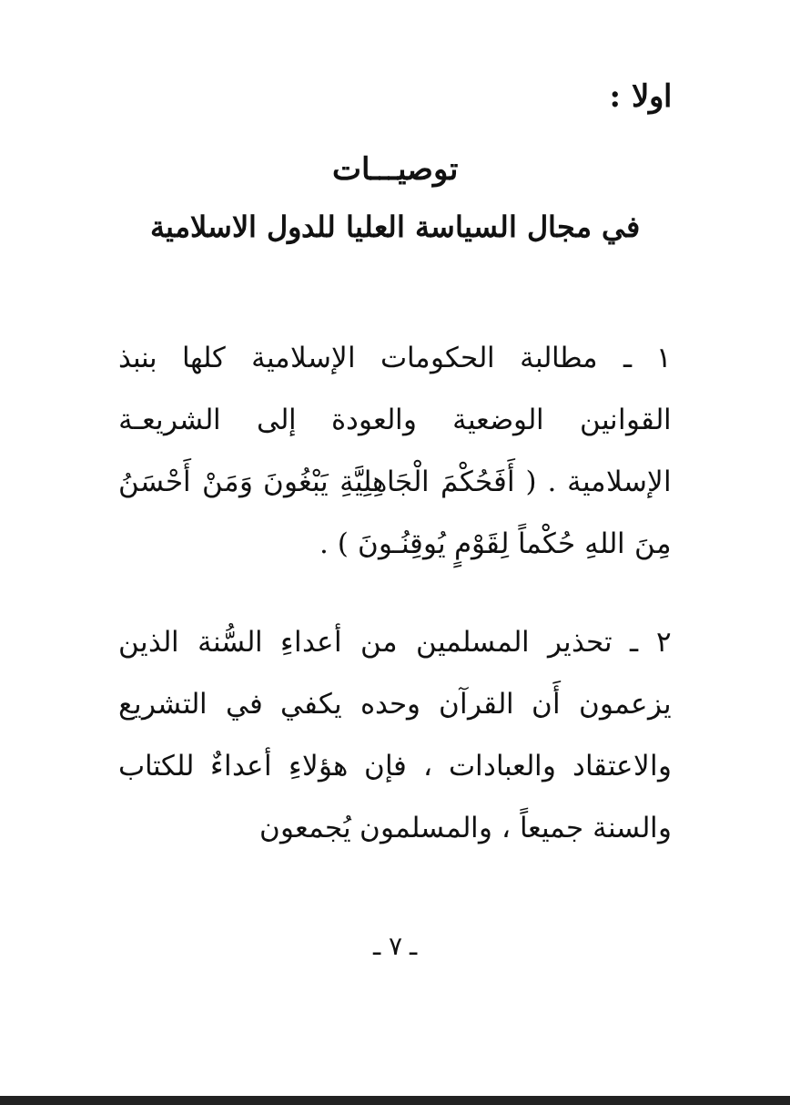اولا :
توصيـــات
في مجال السياسة العليا للدول الاسلامية
١ ـ مطالبة الحكومات الإسلامية كلها بنبذ القوانين الوضعية والعودة إلى الشريعـة الإسلامية . ( أَفَحُكْمَ الْجَاهِلِيَّةِ يَبْغُونَ وَمَنْ أَحْسَنُ مِنَ اللهِ حُكْماً لِقَوْمٍ يُوقِنُـونَ ) .
٢ ـ تحذير المسلمين من أعداءِ السُّنة الذين يزعمون أَن القرآن وحده يكفي في التشريع والاعتقاد والعبادات ، فإن هؤلاءِ أعداءٌ للكتاب والسنة جميعاً ، والمسلمون يُجمعون
ـ ٧ ـ